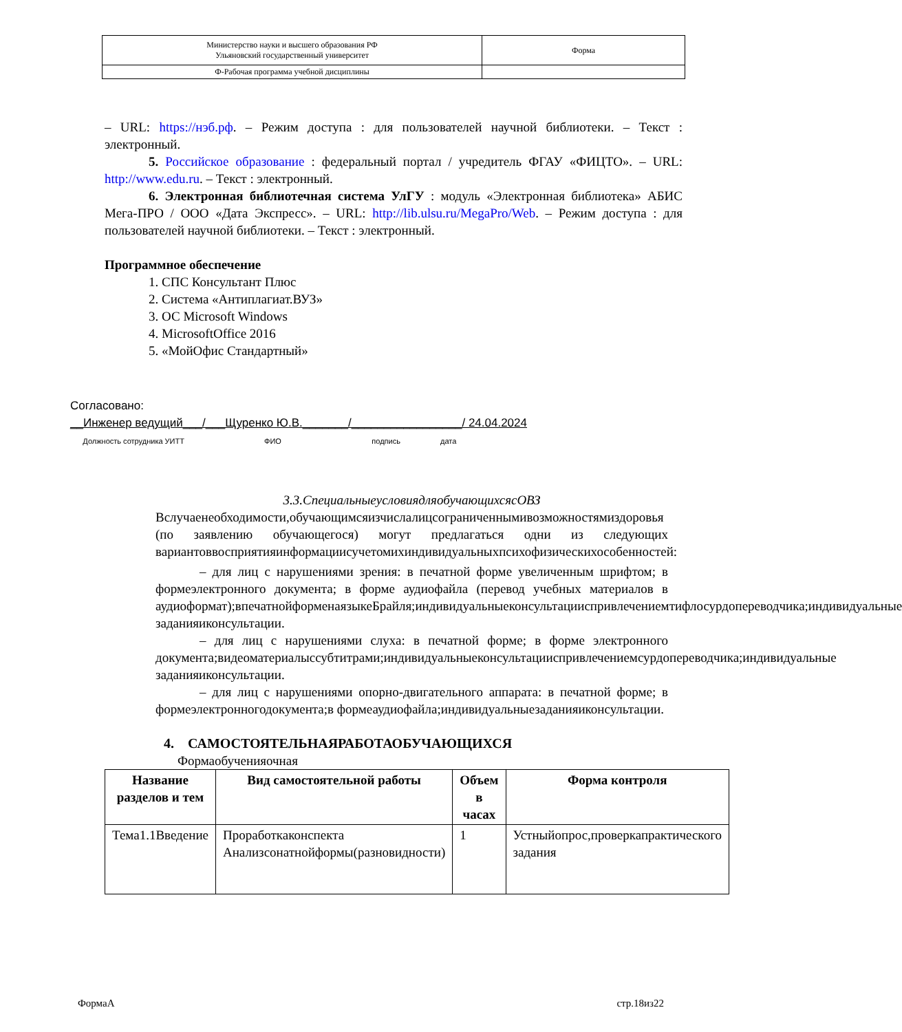| Министерство науки и высшего образования РФ Ульяновский государственный университет | Форма |
| Ф-Рабочая программа учебной дисциплины | |
– URL: https://нэб.рф. – Режим доступа : для пользователей научной библиотеки. – Текст : электронный.
5. Российское образование : федеральный портал / учредитель ФГАУ «ФИЦТО». – URL: http://www.edu.ru. – Текст : электронный.
6. Электронная библиотечная система УлГУ : модуль «Электронная библиотека» АБИС Мега-ПРО / ООО «Дата Экспресс». – URL: http://lib.ulsu.ru/MegaPro/Web. – Режим доступа : для пользователей научной библиотеки. – Текст : электронный.
Программное обеспечение
1. СПС Консультант Плюс
2. Система «Антиплагиат.ВУЗ»
3. ОС Microsoft Windows
4. MicrosoftOffice 2016
5. «МойОфис Стандартный»
Согласовано:
__Инженер ведущий___/___Щуренко Ю.В._______/_________________/ 24.04.2024
Должность сотрудника УИТТ ФИО подпись дата
3.3.СпециальныеусловиядляобучающихсясОВЗ
Вслучаенеобходимости,обучающимсяизчислалицсограниченнымивозможностямиздоровья (по заявлению обучающегося) могут предлагаться одни из следующих вариантоввосприятияинформациисучетомихиндивидуальныхпсихофизическихособенностей:
– для лиц с нарушениями зрения: в печатной форме увеличенным шрифтом; в формеэлектронного документа; в форме аудиофайла (перевод учебных материалов в аудиоформат);впечатнойформенаязыкеБрайля;индивидуальныеконсультацииспривлечениемтифлосурдопереводчика;индивидуальные заданияиконсультации.
– для лиц с нарушениями слуха: в печатной форме; в форме электронного документа;видеоматериалыссубтитрами;индивидуальныеконсультацииспривлечениемсурдопереводчика;индивидуальные заданияиконсультации.
– для лиц с нарушениями опорно-двигательного аппарата: в печатной форме; в формеэлектронногодокумента;в формеаудиофайла;индивидуальныезаданияиконсультации.
4. САМОСТОЯТЕЛЬНАЯРАБОТАОБУЧАЮЩИХСЯ
Формаобученияочная
| Название разделов и тем | Вид самостоятельной работы | Объем в часах | Форма контроля |
| --- | --- | --- | --- |
| Тема1.1Введение | Проработкаконспекта Анализсонатнойформы(разновидности) | 1 | Устныйопрос,проверкапрактического задания |
ФормаА стр.18из22